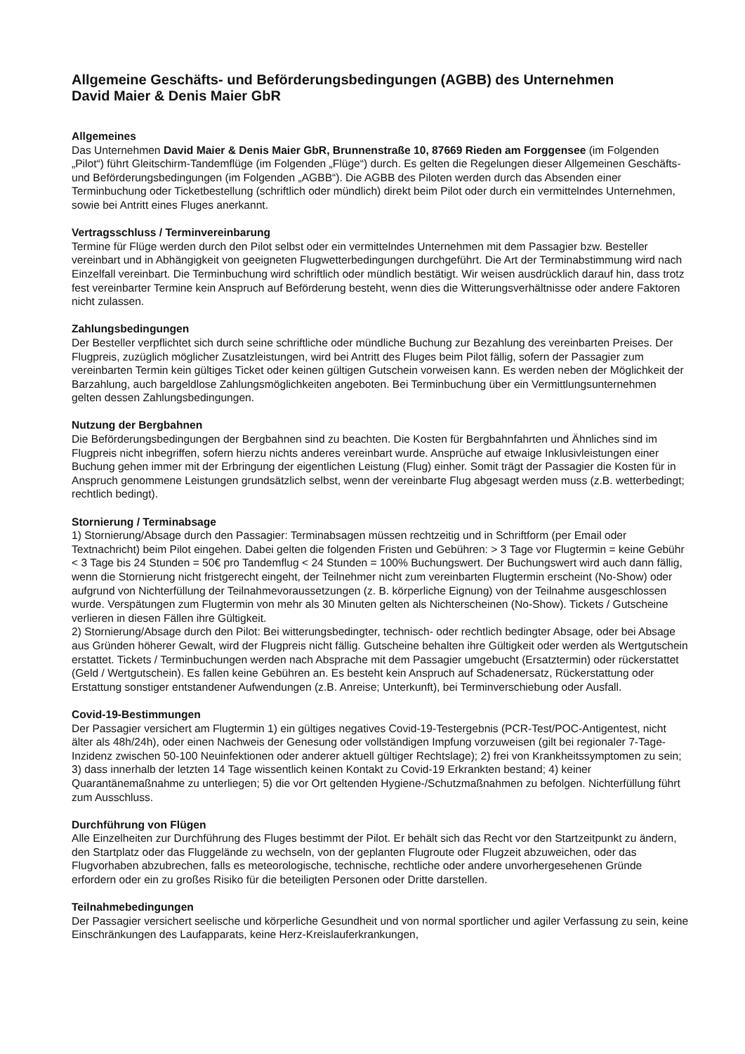Allgemeine Geschäfts- und Beförderungsbedingungen (AGBB) des Unternehmen
David Maier & Denis Maier GbR
Allgemeines
Das Unternehmen David Maier & Denis Maier GbR, Brunnenstraße 10, 87669 Rieden am Forggensee (im Folgenden „Pilot“) führt Gleitschirm-Tandemflüge (im Folgenden „Flüge“) durch. Es gelten die Regelungen dieser Allgemeinen Geschäfts- und Beförderungsbedingungen (im Folgenden „AGBB“). Die AGBB des Piloten werden durch das Absenden einer Terminbuchung oder Ticketbestellung (schriftlich oder mündlich) direkt beim Pilot oder durch ein vermittelndes Unternehmen, sowie bei Antritt eines Fluges anerkannt.
Vertragsschluss / Terminvereinbarung
Termine für Flüge werden durch den Pilot selbst oder ein vermittelndes Unternehmen mit dem Passagier bzw. Besteller vereinbart und in Abhängigkeit von geeigneten Flugwetterbedingungen durchgeführt. Die Art der Terminabstimmung wird nach Einzelfall vereinbart. Die Terminbuchung wird schriftlich oder mündlich bestätigt. Wir weisen ausdrücklich darauf hin, dass trotz fest vereinbarter Termine kein Anspruch auf Beförderung besteht, wenn dies die Witterungsverhältnisse oder andere Faktoren nicht zulassen.
Zahlungsbedingungen
Der Besteller verpflichtet sich durch seine schriftliche oder mündliche Buchung zur Bezahlung des vereinbarten Preises. Der Flugpreis, zuzüglich möglicher Zusatzleistungen, wird bei Antritt des Fluges beim Pilot fällig, sofern der Passagier zum vereinbarten Termin kein gültiges Ticket oder keinen gültigen Gutschein vorweisen kann. Es werden neben der Möglichkeit der Barzahlung, auch bargeldlose Zahlungsmöglichkeiten angeboten. Bei Terminbuchung über ein Vermittlungsunternehmen gelten dessen Zahlungsbedingungen.
Nutzung der Bergbahnen
Die Beförderungsbedingungen der Bergbahnen sind zu beachten. Die Kosten für Bergbahnfahrten und Ähnliches sind im Flugpreis nicht inbegriffen, sofern hierzu nichts anderes vereinbart wurde. Ansprüche auf etwaige Inklusivleistungen einer Buchung gehen immer mit der Erbringung der eigentlichen Leistung (Flug) einher. Somit trägt der Passagier die Kosten für in Anspruch genommene Leistungen grundsätzlich selbst, wenn der vereinbarte Flug abgesagt werden muss (z.B. wetterbedingt; rechtlich bedingt).
Stornierung / Terminabsage
1) Stornierung/Absage durch den Passagier: Terminabsagen müssen rechtzeitig und in Schriftform (per Email oder Textnachricht) beim Pilot eingehen. Dabei gelten die folgenden Fristen und Gebühren: > 3 Tage vor Flugtermin = keine Gebühr < 3 Tage bis 24 Stunden = 50€ pro Tandemflug < 24 Stunden = 100% Buchungswert. Der Buchungswert wird auch dann fällig, wenn die Stornierung nicht fristgerecht eingeht, der Teilnehmer nicht zum vereinbarten Flugtermin erscheint (No-Show) oder aufgrund von Nichterfüllung der Teilnahmevoraussetzungen (z. B. körperliche Eignung) von der Teilnahme ausgeschlossen wurde. Verspätungen zum Flugtermin von mehr als 30 Minuten gelten als Nichterscheinen (No-Show). Tickets / Gutscheine verlieren in diesen Fällen ihre Gültigkeit.
2) Stornierung/Absage durch den Pilot: Bei witterungsbedingter, technisch- oder rechtlich bedingter Absage, oder bei Absage aus Gründen höherer Gewalt, wird der Flugpreis nicht fällig. Gutscheine behalten ihre Gültigkeit oder werden als Wertgutschein erstattet. Tickets / Terminbuchungen werden nach Absprache mit dem Passagier umgebucht (Ersatztermin) oder rückerstattet (Geld / Wertgutschein). Es fallen keine Gebühren an. Es besteht kein Anspruch auf Schadenersatz, Rückerstattung oder Erstattung sonstiger entstandener Aufwendungen (z.B. Anreise; Unterkunft), bei Terminverschiebung oder Ausfall.
Covid-19-Bestimmungen
Der Passagier versichert am Flugtermin 1) ein gültiges negatives Covid-19-Testergebnis (PCR-Test/POC-Antigentest, nicht älter als 48h/24h), oder einen Nachweis der Genesung oder vollständigen Impfung vorzuweisen (gilt bei regionaler 7-Tage-Inzidenz zwischen 50-100 Neuinfektionen oder anderer aktuell gültiger Rechtslage); 2) frei von Krankheitssymptomen zu sein; 3) dass innerhalb der letzten 14 Tage wissentlich keinen Kontakt zu Covid-19 Erkrankten bestand; 4) keiner Quarantänemaßnahme zu unterliegen; 5) die vor Ort geltenden Hygiene-/Schutzmaßnahmen zu befolgen. Nichterfüllung führt zum Ausschluss.
Durchführung von Flügen
Alle Einzelheiten zur Durchführung des Fluges bestimmt der Pilot. Er behält sich das Recht vor den Startzeitpunkt zu ändern, den Startplatz oder das Fluggelände zu wechseln, von der geplanten Flugroute oder Flugzeit abzuweichen, oder das Flugvorhaben abzubrechen, falls es meteorologische, technische, rechtliche oder andere unvorhergesehenen Gründe erfordern oder ein zu großes Risiko für die beteiligten Personen oder Dritte darstellen.
Teilnahmebedingungen
Der Passagier versichert seelische und körperliche Gesundheit und von normal sportlicher und agiler Verfassung zu sein, keine Einschränkungen des Laufapparats, keine Herz-Kreislauferkrankungen,